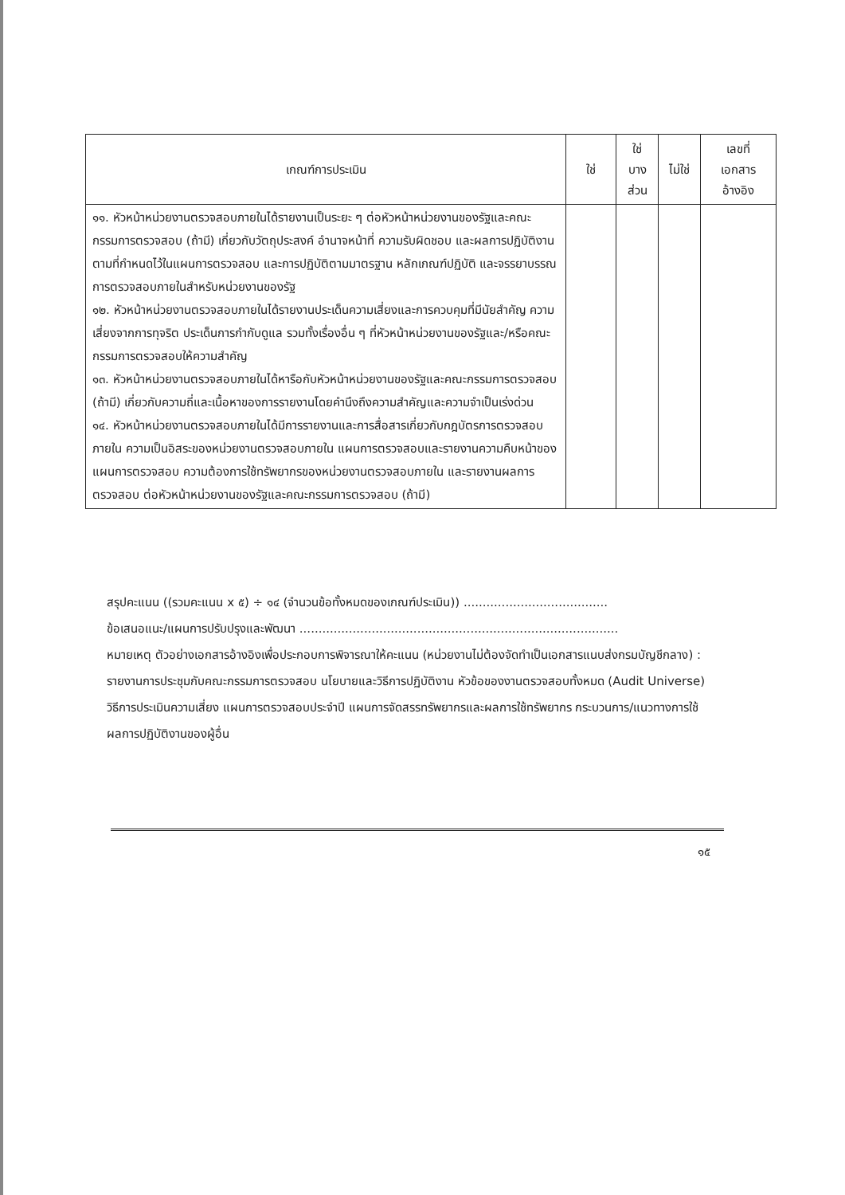| เกณฑ์การประเมิน | ใช่ | ใช่ บาง ส่วน | ไม่ใช่ | เลขที่ เอกสาร อ้างอิง |
| --- | --- | --- | --- | --- |
| ๑๑. หัวหน้าหน่วยงานตรวจสอบภายในได้รายงานเป็นระยะ ๆ ต่อหัวหน้าหน่วยงานของรัฐและคณะกรรมการตรวจสอบ (ถ้ามี) เกี่ยวกับวัตถุประสงค์ อำนาจหน้าที่ ความรับผิดชอบ และผลการปฏิบัติงานตามที่กำหนดไว้ในแผนการตรวจสอบ และการปฏิบัติตามมาตรฐาน หลักเกณฑ์ปฏิบัติ และจรรยาบรรณการตรวจสอบภายในสำหรับหน่วยงานของรัฐ ๑๒. หัวหน้าหน่วยงานตรวจสอบภายในได้รายงานประเด็นความเสี่ยงและการควบคุมที่มีนัยสำคัญ ความเสี่ยงจากการทุจริต ประเด็นการกำกับดูแล รวมทั้งเรื่องอื่น ๆ ที่หัวหน้าหน่วยงานของรัฐและ/หรือคณะกรรมการตรวจสอบให้ความสำคัญ ๑๓. หัวหน้าหน่วยงานตรวจสอบภายในได้หารือกับหัวหน้าหน่วยงานของรัฐและคณะกรรมการตรวจสอบ (ถ้ามี) เกี่ยวกับความถี่และเนื้อหาของการรายงานโดยคำนึงถึงความสำคัญและความจำเป็นเร่งด่วน ๑๔. หัวหน้าหน่วยงานตรวจสอบภายในได้มีการรายงานและการสื่อสารเกี่ยวกับกฎบัตรการตรวจสอบภายใน ความเป็นอิสระของหน่วยงานตรวจสอบภายใน แผนการตรวจสอบและรายงานความคืบหน้าของแผนการตรวจสอบ ความต้องการใช้ทรัพยากรของหน่วยงานตรวจสอบภายใน และรายงานผลการตรวจสอบ ต่อหัวหน้าหน่วยงานของรัฐและคณะกรรมการตรวจสอบ (ถ้ามี) | | | | |
สรุปคะแนน ((รวมคะแนน x ๕) ÷ ๑๔ (จำนวนข้อทั้งหมดของเกณฑ์ประเมิน)) ......................................
ข้อเสนอแนะ/แผนการปรับปรุงและพัฒนา ....................................................................................
หมายเหตุ ตัวอย่างเอกสารอ้างอิงเพื่อประกอบการพิจารณาให้คะแนน (หน่วยงานไม่ต้องจัดทำเป็นเอกสารแนบส่งกรมบัญชีกลาง) : รายงานการประชุมกับคณะกรรมการตรวจสอบ นโยบายและวิธีการปฏิบัติงาน หัวข้อของงานตรวจสอบทั้งหมด (Audit Universe) วิธีการประเมินความเสี่ยง แผนการตรวจสอบประจำปี แผนการจัดสรรทรัพยากรและผลการใช้ทรัพยากร กระบวนการ/แนวทางการใช้ผลการปฏิบัติงานของผู้อื่น
๑๕